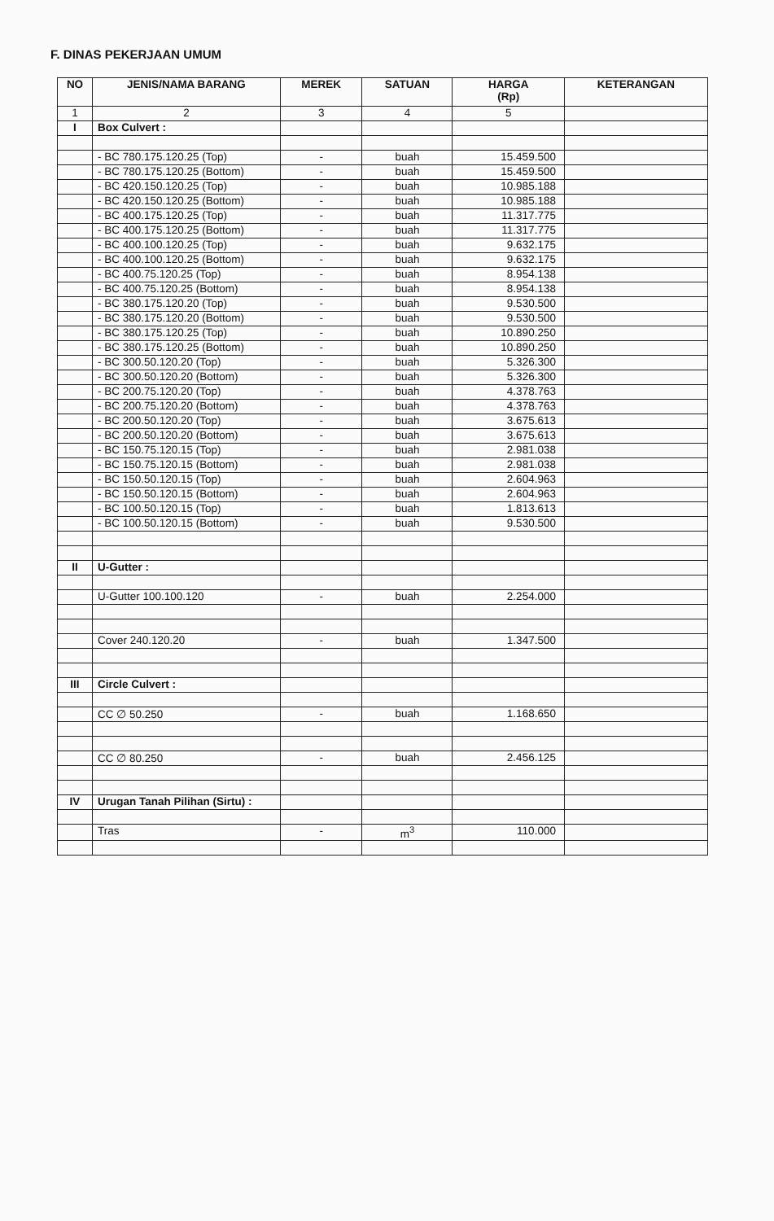F. DINAS PEKERJAAN UMUM
| NO | JENIS/NAMA BARANG | MEREK | SATUAN | HARGA (Rp) | KETERANGAN |
| --- | --- | --- | --- | --- | --- |
| 1 | 2 | 3 | 4 | 5 | |
| I | Box Culvert : | | | | |
| | - BC 780.175.120.25 (Top) | - | buah | 15.459.500 | |
| | - BC 780.175.120.25 (Bottom) | - | buah | 15.459.500 | |
| | - BC 420.150.120.25 (Top) | - | buah | 10.985.188 | |
| | - BC 420.150.120.25 (Bottom) | - | buah | 10.985.188 | |
| | - BC 400.175.120.25 (Top) | - | buah | 11.317.775 | |
| | - BC 400.175.120.25 (Bottom) | - | buah | 11.317.775 | |
| | - BC 400.100.120.25 (Top) | - | buah | 9.632.175 | |
| | - BC 400.100.120.25 (Bottom) | - | buah | 9.632.175 | |
| | - BC 400.75.120.25 (Top) | - | buah | 8.954.138 | |
| | - BC 400.75.120.25 (Bottom) | - | buah | 8.954.138 | |
| | - BC 380.175.120.20 (Top) | - | buah | 9.530.500 | |
| | - BC 380.175.120.20 (Bottom) | - | buah | 9.530.500 | |
| | - BC 380.175.120.25 (Top) | - | buah | 10.890.250 | |
| | - BC 380.175.120.25 (Bottom) | - | buah | 10.890.250 | |
| | - BC 300.50.120.20 (Top) | - | buah | 5.326.300 | |
| | - BC 300.50.120.20 (Bottom) | - | buah | 5.326.300 | |
| | - BC 200.75.120.20 (Top) | - | buah | 4.378.763 | |
| | - BC 200.75.120.20 (Bottom) | - | buah | 4.378.763 | |
| | - BC 200.50.120.20 (Top) | - | buah | 3.675.613 | |
| | - BC 200.50.120.20 (Bottom) | - | buah | 3.675.613 | |
| | - BC 150.75.120.15 (Top) | - | buah | 2.981.038 | |
| | - BC 150.75.120.15 (Bottom) | - | buah | 2.981.038 | |
| | - BC 150.50.120.15 (Top) | - | buah | 2.604.963 | |
| | - BC 150.50.120.15 (Bottom) | - | buah | 2.604.963 | |
| | - BC 100.50.120.15 (Top) | - | buah | 1.813.613 | |
| | - BC 100.50.120.15 (Bottom) | - | buah | 9.530.500 | |
| II | U-Gutter : | | | | |
| | U-Gutter 100.100.120 | - | buah | 2.254.000 | |
| | Cover 240.120.20 | - | buah | 1.347.500 | |
| III | Circle Culvert : | | | | |
| | CC ∅ 50.250 | - | buah | 1.168.650 | |
| | CC ∅ 80.250 | - | buah | 2.456.125 | |
| IV | Urugan Tanah Pilihan (Sirtu) : | | | | |
| | Tras | - | m<sup>3</sup> | 110.000 | |